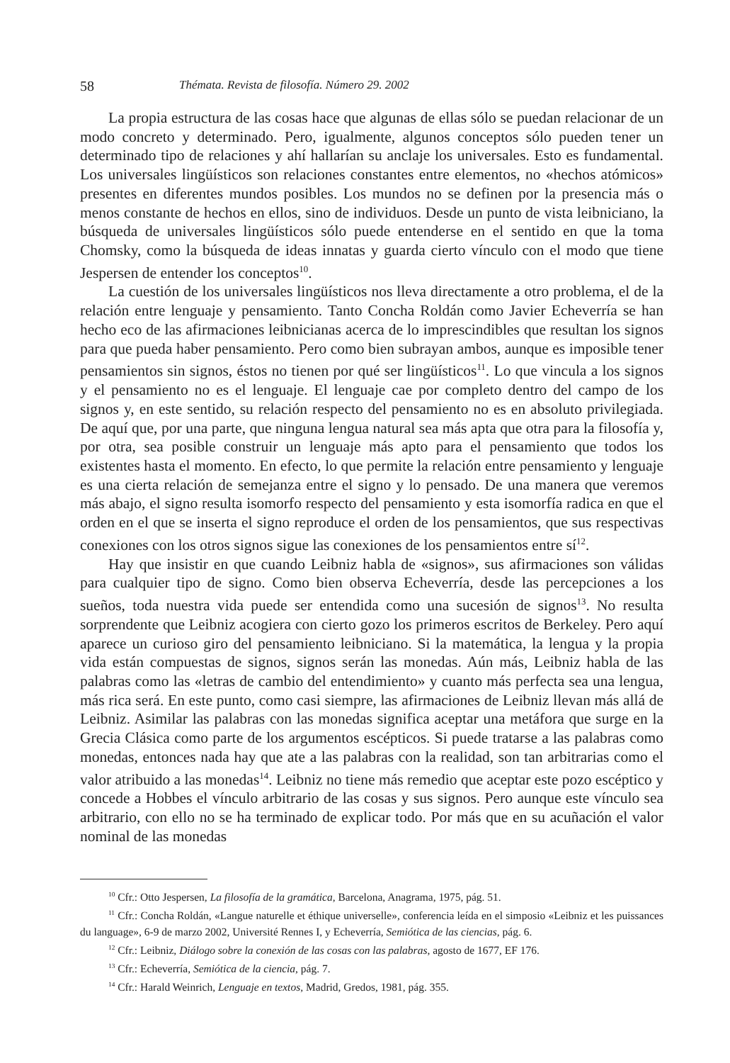58 Thémata. Revista de filosofía. Número 29. 2002
La propia estructura de las cosas hace que algunas de ellas sólo se puedan relacionar de un modo concreto y determinado. Pero, igualmente, algunos conceptos sólo pueden tener un determinado tipo de relaciones y ahí hallarían su anclaje los universales. Esto es fundamental. Los universales lingüísticos son relaciones constantes entre elementos, no «hechos atómicos» presentes en diferentes mundos posibles. Los mundos no se definen por la presencia más o menos constante de hechos en ellos, sino de individuos. Desde un punto de vista leibniciano, la búsqueda de universales lingüísticos sólo puede entenderse en el sentido en que la toma Chomsky, como la búsqueda de ideas innatas y guarda cierto vínculo con el modo que tiene Jespersen de entender los conceptos<sup>10</sup>.
La cuestión de los universales lingüísticos nos lleva directamente a otro problema, el de la relación entre lenguaje y pensamiento. Tanto Concha Roldán como Javier Echeverría se han hecho eco de las afirmaciones leibnicianas acerca de lo imprescindibles que resultan los signos para que pueda haber pensamiento. Pero como bien subrayan ambos, aunque es imposible tener pensamientos sin signos, éstos no tienen por qué ser lingüísticos<sup>11</sup>. Lo que vincula a los signos y el pensamiento no es el lenguaje. El lenguaje cae por completo dentro del campo de los signos y, en este sentido, su relación respecto del pensamiento no es en absoluto privilegiada. De aquí que, por una parte, que ninguna lengua natural sea más apta que otra para la filosofía y, por otra, sea posible construir un lenguaje más apto para el pensamiento que todos los existentes hasta el momento. En efecto, lo que permite la relación entre pensamiento y lenguaje es una cierta relación de semejanza entre el signo y lo pensado. De una manera que veremos más abajo, el signo resulta isomorfo respecto del pensamiento y esta isomorfía radica en que el orden en el que se inserta el signo reproduce el orden de los pensamientos, que sus respectivas conexiones con los otros signos sigue las conexiones de los pensamientos entre sí<sup>12</sup>.
Hay que insistir en que cuando Leibniz habla de «signos», sus afirmaciones son válidas para cualquier tipo de signo. Como bien observa Echeverría, desde las percepciones a los sueños, toda nuestra vida puede ser entendida como una sucesión de signos<sup>13</sup>. No resulta sorprendente que Leibniz acogiera con cierto gozo los primeros escritos de Berkeley. Pero aquí aparece un curioso giro del pensamiento leibniciano. Si la matemática, la lengua y la propia vida están compuestas de signos, signos serán las monedas. Aún más, Leibniz habla de las palabras como las «letras de cambio del entendimiento» y cuanto más perfecta sea una lengua, más rica será. En este punto, como casi siempre, las afirmaciones de Leibniz llevan más allá de Leibniz. Asimilar las palabras con las monedas significa aceptar una metáfora que surge en la Grecia Clásica como parte de los argumentos escépticos. Si puede tratarse a las palabras como monedas, entonces nada hay que ate a las palabras con la realidad, son tan arbitrarias como el valor atribuido a las monedas<sup>14</sup>. Leibniz no tiene más remedio que aceptar este pozo escéptico y concede a Hobbes el vínculo arbitrario de las cosas y sus signos. Pero aunque este vínculo sea arbitrario, con ello no se ha terminado de explicar todo. Por más que en su acuñación el valor nominal de las monedas
<sup>10</sup> Cfr.: Otto Jespersen, La filosofía de la gramática, Barcelona, Anagrama, 1975, pág. 51.
<sup>11</sup> Cfr.: Concha Roldán, «Langue naturelle et éthique universelle», conferencia leída en el simposio «Leibniz et les puissances du language», 6-9 de marzo 2002, Université Rennes I, y Echeverría, Semiótica de las ciencias, pág. 6.
<sup>12</sup> Cfr.: Leibniz, Diálogo sobre la conexión de las cosas con las palabras, agosto de 1677, EF 176.
<sup>13</sup> Cfr.: Echeverría, Semiótica de la ciencia, pág. 7.
<sup>14</sup> Cfr.: Harald Weinrich, Lenguaje en textos, Madrid, Gredos, 1981, pág. 355.